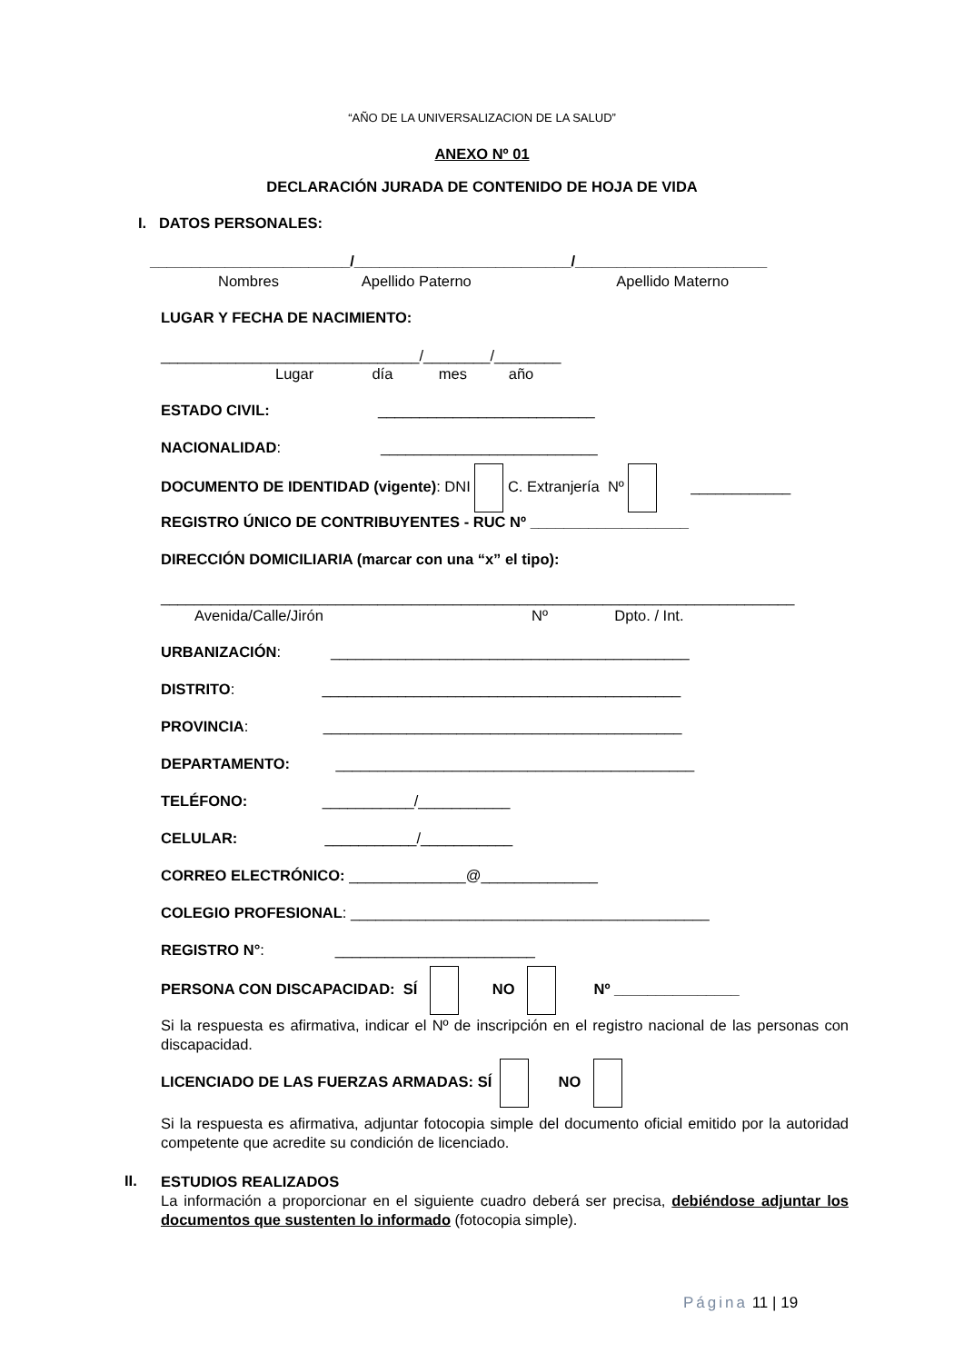“AÑO DE LA UNIVERSALIZACION DE LA SALUD”
ANEXO Nº 01
DECLARACIÓN JURADA DE CONTENIDO DE HOJA DE VIDA
I. DATOS PERSONALES:
________________________/__________________________/_______________________
Nombres Apellido Paterno Apellido Materno
LUGAR Y FECHA DE NACIMIENTO:
_______________________________/________/________
Lugar día mes año
ESTADO CIVIL: __________________________
NACIONALIDAD: __________________________
DOCUMENTO DE IDENTIDAD (vigente): DNI C. Extranjería Nº ____________
REGISTRO ÚNICO DE CONTRIBUYENTES - RUC Nº ___________________
DIRECCIÓN DOMICILIARIA (marcar con una “x” el tipo):
____________________________________________________________________________
Avenida/Calle/Jirón Nº Dpto. / Int.
URBANIZACIÓN: ___________________________________________
DISTRITO: ___________________________________________
PROVINCIA: ___________________________________________
DEPARTAMENTO: ___________________________________________
TELÉFONO: ___________/___________
CELULAR: ___________/___________
CORREO ELECTRÓNICO: ______________@______________
COLEGIO PROFESIONAL: ___________________________________________
REGISTRO N°: ________________________
PERSONA CON DISCAPACIDAD: SÍ NO Nº _______________
Si la respuesta es afirmativa, indicar el Nº de inscripción en el registro nacional de las personas con discapacidad.
LICENCIADO DE LAS FUERZAS ARMADAS: SÍ NO
Si la respuesta es afirmativa, adjuntar fotocopia simple del documento oficial emitido por la autoridad competente que acredite su condición de licenciado.
II.
ESTUDIOS REALIZADOS
La información a proporcionar en el siguiente cuadro deberá ser precisa, debiéndose adjuntar los documentos que sustenten lo informado (fotocopia simple).
Página 11 | 19